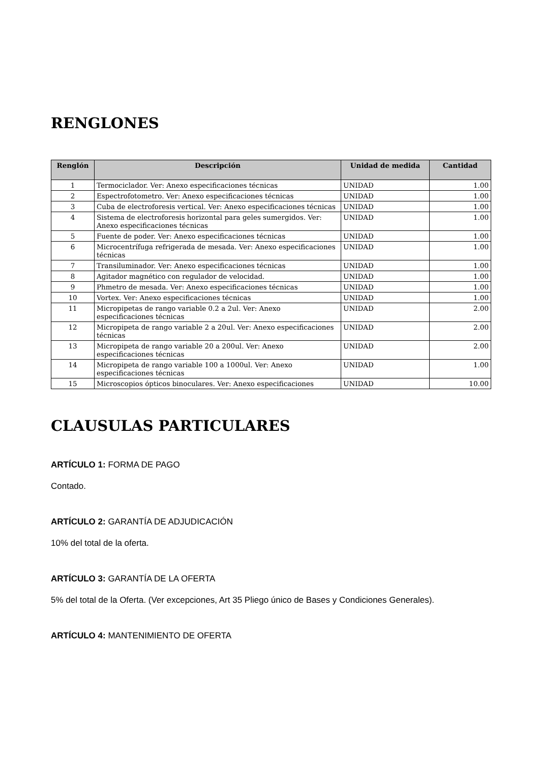RENGLONES
| Renglón | Descripción | Unidad de medida | Cantidad |
| --- | --- | --- | --- |
| 1 | Termociclador. Ver: Anexo especificaciones técnicas | UNIDAD | 1.00 |
| 2 | Espectrofotometro. Ver: Anexo especificaciones técnicas | UNIDAD | 1.00 |
| 3 | Cuba de electroforesis vertical. Ver: Anexo especificaciones técnicas | UNIDAD | 1.00 |
| 4 | Sistema de electroforesis horizontal para geles sumergidos. Ver: Anexo especificaciones técnicas | UNIDAD | 1.00 |
| 5 | Fuente de poder. Ver: Anexo especificaciones técnicas | UNIDAD | 1.00 |
| 6 | Microcentrífuga refrigerada de mesada. Ver: Anexo especificaciones técnicas | UNIDAD | 1.00 |
| 7 | Transiluminador. Ver: Anexo especificaciones técnicas | UNIDAD | 1.00 |
| 8 | Agitador magnético con regulador de velocidad. | UNIDAD | 1.00 |
| 9 | Phmetro de mesada. Ver: Anexo especificaciones técnicas | UNIDAD | 1.00 |
| 10 | Vortex. Ver: Anexo especificaciones técnicas | UNIDAD | 1.00 |
| 11 | Micropipetas de rango variable 0.2 a 2ul. Ver: Anexo especificaciones técnicas | UNIDAD | 2.00 |
| 12 | Micropipeta de rango variable 2 a 20ul. Ver: Anexo especificaciones técnicas | UNIDAD | 2.00 |
| 13 | Micropipeta de rango variable 20 a 200ul. Ver: Anexo especificaciones técnicas | UNIDAD | 2.00 |
| 14 | Micropipeta de rango variable 100 a 1000ul. Ver: Anexo especificaciones técnicas | UNIDAD | 1.00 |
| 15 | Microscopios ópticos binoculares. Ver: Anexo especificaciones | UNIDAD | 10.00 |
CLAUSULAS PARTICULARES
ARTÍCULO 1: FORMA DE PAGO
Contado.
ARTÍCULO 2: GARANTÍA DE ADJUDICACIÓN
10% del total de la oferta.
ARTÍCULO 3: GARANTÍA DE LA OFERTA
5% del total de la Oferta. (Ver excepciones, Art 35 Pliego único de Bases y Condiciones Generales).
ARTÍCULO 4: MANTENIMIENTO DE OFERTA